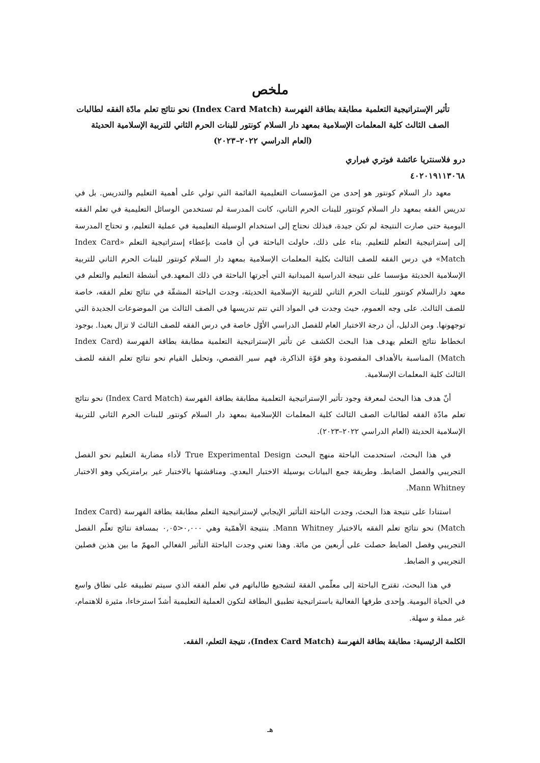ملخص
تأثير الإستراتيجية التعلمية مطابقة بطاقة الفهرسة (Index Card Match) نحو نتائج تعلم مادّة الفقه لطالبات الصف الثالث كلية المعلمات الإسلامية بمعهد دار السلام كونتور للبنات الحرم الثاني للتربية الإسلامية الحديثة
(العام الدراسي ٢٠٢٢–٢٠٢٣)
درو فلاسنتريا عائشة فوتري فيراري
٤٠٢٠١٩١١٣٠٦٨
معهد دار السلام كونتور هو إحدى من المؤسسات التعليمية القائمة التي تولي على أهمية التعليم والتدريس. بل في تدريس الفقه بمعهد دار السلام كونتور للبنات الحرم الثاني، كانت المدرسة لم تستخدمن الوسائل التعليمية في تعلم الفقه اليومية حتى صارت النتيجة لم تكن جيدة، فبذلك نحتاج إلى استخدام الوسيلة التعليمية في عملية التعليم، و تحتاج المدرسة إلى إستراتيجية التعلم للتعليم. بناء على ذلك، حاولت الباحثة في أن قامت بإعطاء إستراتيجية التعلم «Index Card Match» في درس الفقه للصف الثالث بكلية المعلمات الإسلامية بمعهد دار السلام كونتور للبنات الحرم الثاني للتربية الإسلامية الحديثة مؤسسا على نتيجة الدراسية الميدانية التي أجرتها الباحثة في ذلك المعهد.في أنشطة التعليم والتعلم في معهد دارالسلام كونتور للبنات الحرم الثاني للتربية الإسلامية الحديثة، وجدت الباحثة المشقّة في نتائج تعلم الفقه، خاصة للصف الثالث. على وجه العموم، حيث وجدت في المواد التي تتم تدريسها في الصف الثالث من الموضوعات الجديدة التي توجهونها. ومن الدليل، أن درجة الاختبار العام للفصل الدراسي الأوّل خاصة في درس الفقه للصف الثالث لا تزال بعيدا. بوجود انخطاط نتائج التعلم يهدف هذا البحث الكشف عن تأثير الإستراتيجية التعلمية مطابقة بطاقة الفهرسة (Index Card Match) المناسبة بالأهداف المقصودة وهو قوّة الذاكرة، فهم سير القصص، وتحليل القيام نحو نتائج تعلم الفقه للصف الثالث كلية المعلمات الإسلامية.
أنّ هدف هذا البحث لمعرفة وجود تأثير الإستراتيجية التعلمية مطابقة بطاقة الفهرسة (Index Card Match) نحو نتائج تعلم مادّة الفقه لطالبات الصف الثالث كلية المعلمات اللإسلامية بمعهد دار السلام كونتور للبنات الحرم الثاني للتربية الإسلامية الحديثة (العام الدراسي ٢٠٢٢–٢٠٢٣).
في هذا البحث، استحدمت الباحثة منهج البحث True Experimental Design لأداء مضاربة التعليم نحو الفصل التجريبي والفصل الضابط. وطريقة جمع البيانات بوسيلة الاختبار البعدي. ومناقشتها بالاختبار غير برامتريكي وهو الاختبار Mann Whitney.
استنادا على نتيجة هذا البحث، وجدت الباحثة التأثير الإيجابي لإستراتيجية التعلم مطابقة بطاقة الفهرسة (Index Card Match) نحو نتائج تعلم الفقه بالاختبار Mann Whitney. بنتيجة الأهمّية وهي ٠,٠٠٠<٠,٠٥ بمسافة نتائج تعلّم الفصل التجريبي وفصل الضابط حصلت على أربعين من مائة. وهذا تعني وجدت الباحثة التأثير الفعالي المهمّ ما بين هذين فصلين التجريبي و الضابط.
في هذا البحث، تقترح الباحثة إلى معلّمي الفقة لتشجيع طالباتهم في تعلم الفقه الذي سيتم تطبيقه على نطاق واسع في الحياة اليومية. وإحدى طرقها الفعالية باستراتيجية تطبيق البطاقة لتكون العملية التعليمية أشدّ استرخاءا، مثيرة للاهتمام، غير مملة و سهلة.
الكلمة الرئيسية: مطابقة بطاقة الفهرسة (Index Card Match)، نتيجة التعلم، الفقه.
هـ